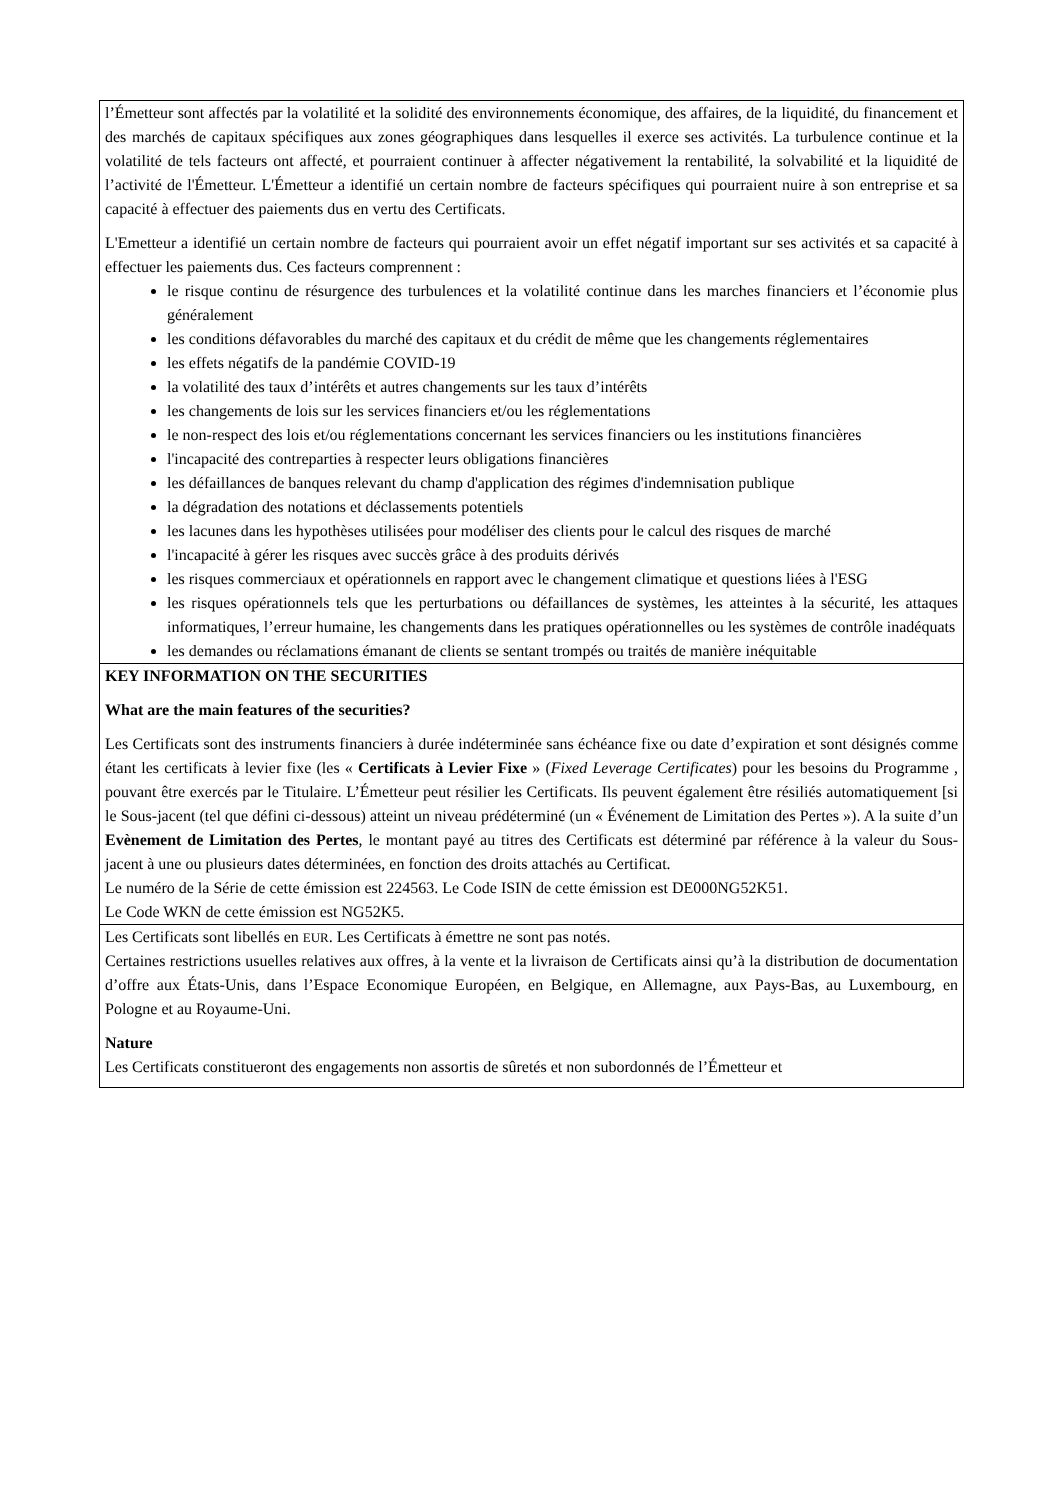l’Émetteur sont affectés par la volatilité et la solidité des environnements économique, des affaires, de la liquidité, du financement et des marchés de capitaux spécifiques aux zones géographiques dans lesquelles il exerce ses activités. La turbulence continue et la volatilité de tels facteurs ont affecté, et pourraient continuer à affecter négativement la rentabilité, la solvabilité et la liquidité de l’activité de l'Émetteur. L'Émetteur a identifié un certain nombre de facteurs spécifiques qui pourraient nuire à son entreprise et sa capacité à effectuer des paiements dus en vertu des Certificats.
L'Emetteur a identifié un certain nombre de facteurs qui pourraient avoir un effet négatif important sur ses activités et sa capacité à effectuer les paiements dus. Ces facteurs comprennent :
le risque continu de résurgence des turbulences et la volatilité continue dans les marches financiers et l’économie plus généralement
les conditions défavorables du marché des capitaux et du crédit de même que les changements réglementaires
les effets négatifs de la pandémie COVID-19
la volatilité des taux d’intérêts et autres changements sur les taux d’intérêts
les changements de lois sur les services financiers et/ou les réglementations
le non-respect des lois et/ou réglementations concernant les services financiers ou les institutions financières
l'incapacité des contreparties à respecter leurs obligations financières
les défaillances de banques relevant du champ d'application des régimes d'indemnisation publique
la dégradation des notations et déclassements potentiels
les lacunes dans les hypothèses utilisées pour modéliser des clients pour le calcul des risques de marché
l'incapacité à gérer les risques avec succès grâce à des produits dérivés
les risques commerciaux et opérationnels en rapport avec le changement climatique et questions liées à l'ESG
les risques opérationnels tels que les perturbations ou défaillances de systèmes, les atteintes à la sécurité, les attaques informatiques, l’erreur humaine, les changements dans les pratiques opérationnelles ou les systèmes de contrôle inadéquats
les demandes ou réclamations émanant de clients se sentant trompés ou traités de manière inéquitable
KEY INFORMATION ON THE SECURITIES
What are the main features of the securities?
Les Certificats sont des instruments financiers à durée indéterminée sans échéance fixe ou date d’expiration et sont désignés comme étant les certificats à levier fixe (les « Certificats à Levier Fixe » (Fixed Leverage Certificates) pour les besoins du Programme , pouvant être exercés par le Titulaire. L’Émetteur peut résilier les Certificats. Ils peuvent également être résiliés automatiquement [si le Sous-jacent (tel que défini ci-dessous) atteint un niveau prédéterminé (un « Événement de Limitation des Pertes »). A la suite d’un Evènement de Limitation des Pertes, le montant payé au titres des Certificats est déterminé par référence à la valeur du Sous-jacent à une ou plusieurs dates déterminées, en fonction des droits attachés au Certificat.
Le numéro de la Série de cette émission est 224563. Le Code ISIN de cette émission est DE000NG52K51.
Le Code WKN de cette émission est NG52K5.
Les Certificats sont libellés en EUR. Les Certificats à émettre ne sont pas notés.
Certaines restrictions usuelles relatives aux offres, à la vente et la livraison de Certificats ainsi qu’à la distribution de documentation d’offre aux États-Unis, dans l’Espace Economique Européen, en Belgique, en Allemagne, aux Pays-Bas, au Luxembourg, en Pologne et au Royaume-Uni.
Nature
Les Certificats constitueront des engagements non assortis de sûretés et non subordonnés de l’Émetteur et